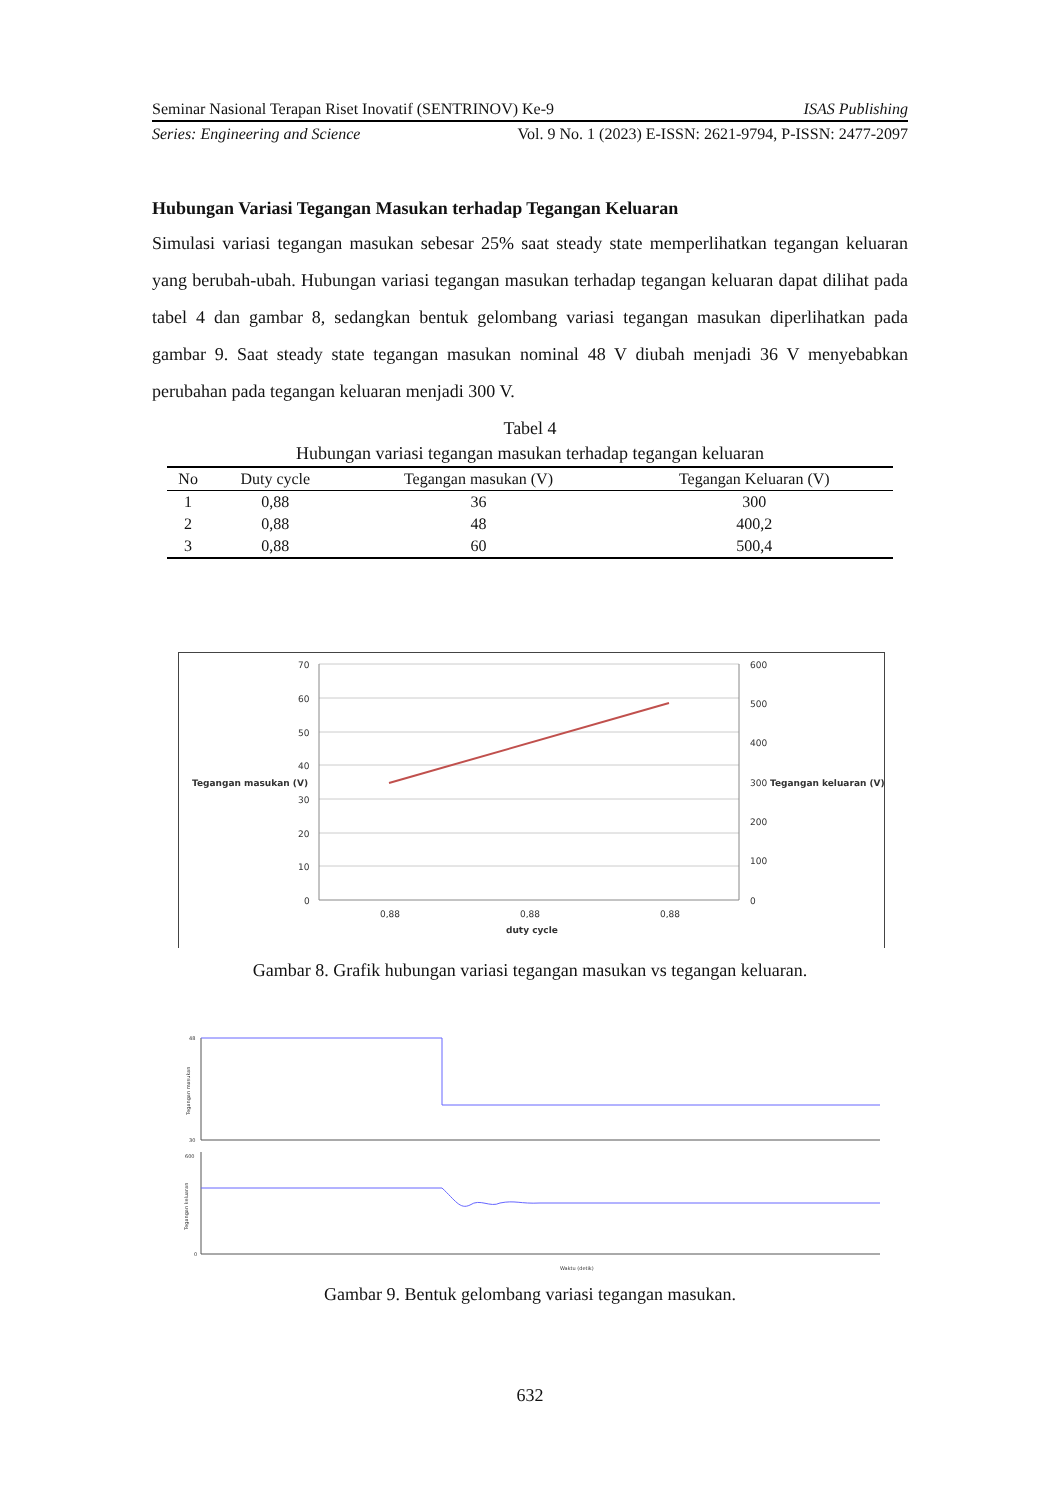Seminar Nasional Terapan Riset Inovatif (SENTRINOV) Ke-9 ISAS Publishing
Series: Engineering and Science Vol. 9 No. 1 (2023) E-ISSN: 2621-9794, P-ISSN: 2477-2097
Hubungan Variasi Tegangan Masukan terhadap Tegangan Keluaran
Simulasi variasi tegangan masukan sebesar 25% saat steady state memperlihatkan tegangan keluaran yang berubah-ubah. Hubungan variasi tegangan masukan terhadap tegangan keluaran dapat dilihat pada tabel 4 dan gambar 8, sedangkan bentuk gelombang variasi tegangan masukan diperlihatkan pada gambar 9. Saat steady state tegangan masukan nominal 48 V diubah menjadi 36 V menyebabkan perubahan pada tegangan keluaran menjadi 300 V.
Tabel 4
Hubungan variasi tegangan masukan terhadap tegangan keluaran
| No | Duty cycle | Tegangan masukan (V) | Tegangan Keluaran (V) |
| --- | --- | --- | --- |
| 1 | 0,88 | 36 | 300 |
| 2 | 0,88 | 48 | 400,2 |
| 3 | 0,88 | 60 | 500,4 |
70
60
50
40
30
20
10
0
600
500
400
300
200
100
0
0,88
0,88
0,88
Tegangan masukan (V)
Tegangan keluaran (V)
duty cycle
Gambar 8. Grafik hubungan variasi tegangan masukan vs tegangan keluaran.
48
30
600
0
Waktu (detik)
Tegangan masukan
Tegangan keluaran
Gambar 9. Bentuk gelombang variasi tegangan masukan.
632